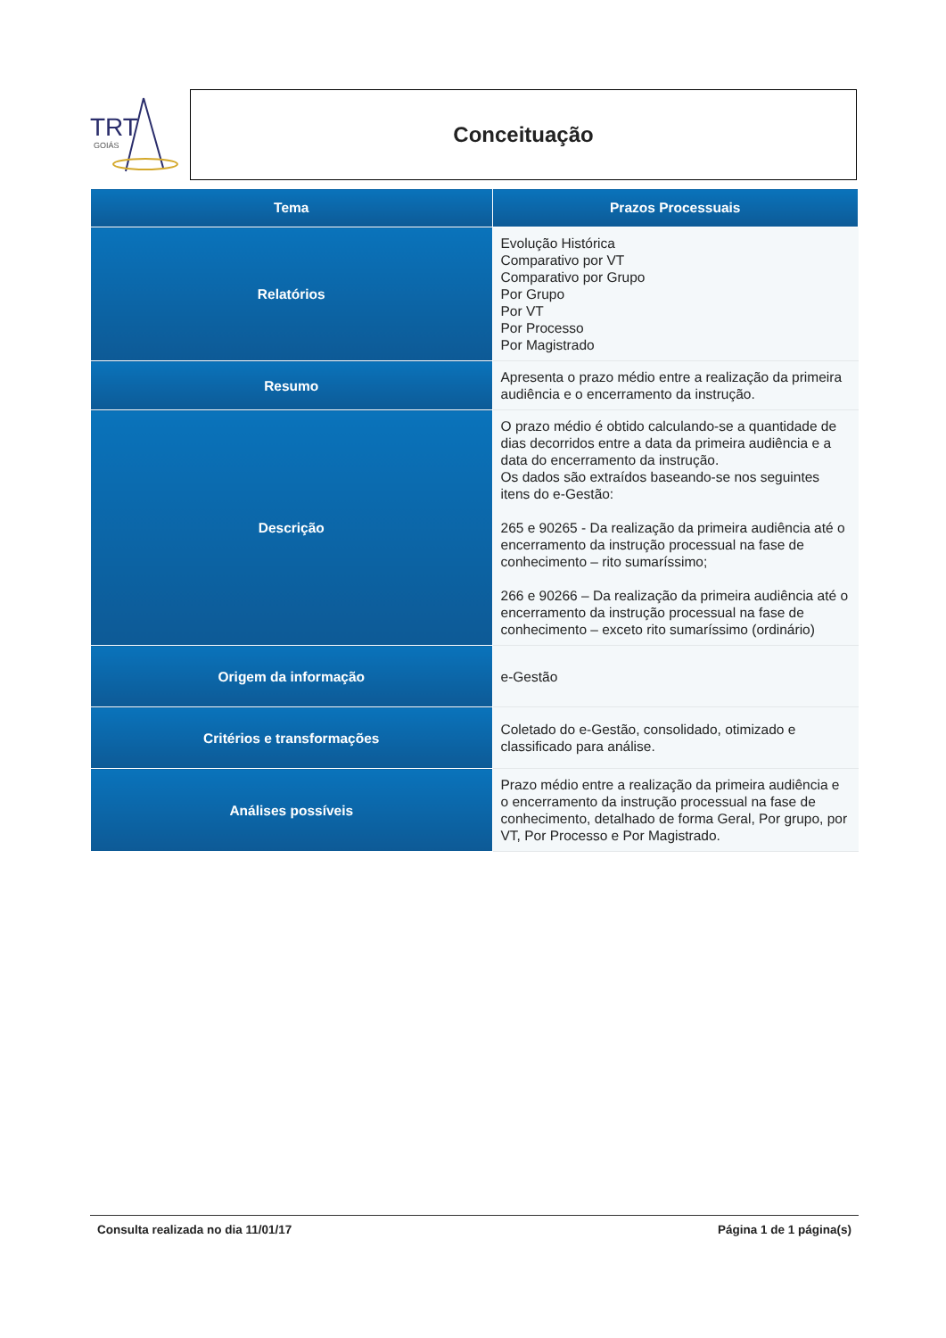TRT
GOIÁS
Conceituação
| Tema | Prazos Processuais |
| --- | --- |
| Relatórios | Evolução Histórica Comparativo por VT Comparativo por Grupo Por Grupo Por VT Por Processo Por Magistrado |
| Resumo | Apresenta o prazo médio entre a realização da primeira audiência e o encerramento da instrução. |
| Descrição | O prazo médio é obtido calculando-se a quantidade de dias decorridos entre a data da primeira audiência e a data do encerramento da instrução. Os dados são extraídos baseando-se nos seguintes itens do e-Gestão: 265 e 90265 - Da realização da primeira audiência até o encerramento da instrução processual na fase de conhecimento – rito sumaríssimo; 266 e 90266 – Da realização da primeira audiência até o encerramento da instrução processual na fase de conhecimento – exceto rito sumaríssimo (ordinário) |
| Origem da informação | e-Gestão |
| Critérios e transformações | Coletado do e-Gestão, consolidado, otimizado e classificado para análise. |
| Análises possíveis | Prazo médio entre a realização da primeira audiência e o encerramento da instrução processual na fase de conhecimento, detalhado de forma Geral, Por grupo, por VT, Por Processo e Por Magistrado. |
Consulta realizada no dia 11/01/17 Página 1 de 1 página(s)